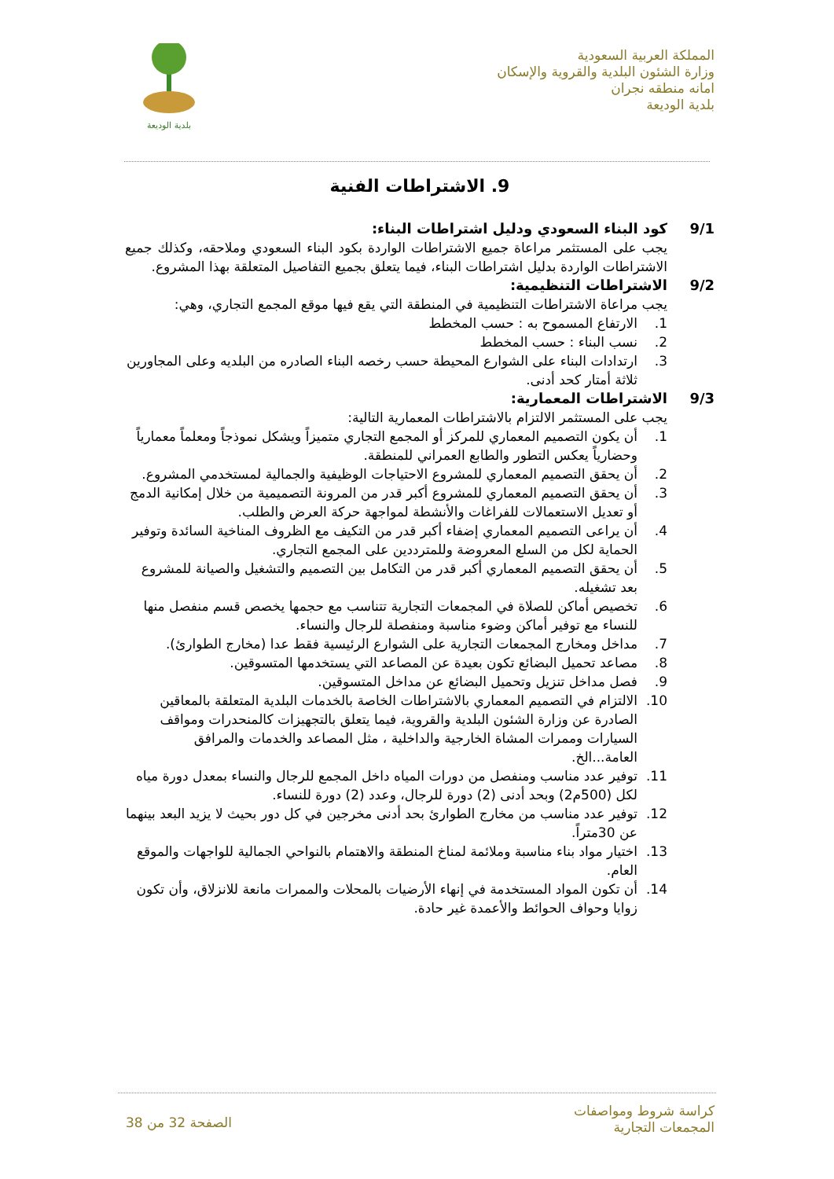المملكة العربية السعودية
وزارة الشئون البلدية والقروية والإسكان
امانه منطقه نجران
بلدية الوديعة
بلدية الوديعة
9. الاشتراطات الفنية
9/1 كود البناء السعودي ودليل اشتراطات البناء:
يجب على المستثمر مراعاة جميع الاشتراطات الواردة بكود البناء السعودي وملاحقه، وكذلك جميع الاشتراطات الواردة بدليل اشتراطات البناء، فيما يتعلق بجميع التفاصيل المتعلقة بهذا المشروع.
9/2 الاشتراطات التنظيمية:
يجب مراعاة الاشتراطات التنظيمية في المنطقة التي يقع فيها موقع المجمع التجاري، وهي:
1. الارتفاع المسموح به : حسب المخطط
2. نسب البناء : حسب المخطط
3. ارتدادات البناء على الشوارع المحيطة حسب رخصه البناء الصادره من البلديه وعلى المجاورين ثلاثة أمتار كحد أدنى.
9/3 الاشتراطات المعمارية:
يجب على المستثمر الالتزام بالاشتراطات المعمارية التالية:
1. أن يكون التصميم المعماري للمركز أو المجمع التجاري متميزاً ويشكل نموذجاً ومعلماً معمارياً وحضارياً يعكس التطور والطابع العمراني للمنطقة.
2. أن يحقق التصميم المعماري للمشروع الاحتياجات الوظيفية والجمالية لمستخدمي المشروع.
3. أن يحقق التصميم المعماري للمشروع أكبر قدر من المرونة التصميمية من خلال إمكانية الدمج أو تعديل الاستعمالات للفراغات والأنشطة لمواجهة حركة العرض والطلب.
4. أن يراعى التصميم المعماري إضفاء أكبر قدر من التكيف مع الظروف المناخية السائدة وتوفير الحماية لكل من السلع المعروضة وللمترددين على المجمع التجاري.
5. أن يحقق التصميم المعماري أكبر قدر من التكامل بين التصميم والتشغيل والصيانة للمشروع بعد تشغيله.
6. تخصيص أماكن للصلاة في المجمعات التجارية تتناسب مع حجمها يخصص قسم منفصل منها للنساء مع توفير أماكن وضوء مناسبة ومنفصلة للرجال والنساء.
7. مداخل ومخارج المجمعات التجارية على الشوارع الرئيسية فقط عدا (مخارج الطوارئ).
8. مصاعد تحميل البضائع تكون بعيدة عن المصاعد التي يستخدمها المتسوقين.
9. فصل مداخل تنزيل وتحميل البضائع عن مداخل المتسوقين.
10. الالتزام في التصميم المعماري بالاشتراطات الخاصة بالخدمات البلدية المتعلقة بالمعاقين الصادرة عن وزارة الشئون البلدية والقروية، فيما يتعلق بالتجهيزات كالمنحدرات ومواقف السيارات وممرات المشاة الخارجية والداخلية ، مثل المصاعد والخدمات والمرافق العامة...الخ.
11. توفير عدد مناسب ومنفصل من دورات المياه داخل المجمع للرجال والنساء بمعدل دورة مياه لكل (500م2) وبحد أدنى (2) دورة للرجال، وعدد (2) دورة للنساء.
12. توفير عدد مناسب من مخارج الطوارئ بحد أدنى مخرجين في كل دور بحيث لا يزيد البعد بينهما عن 30متراً.
13. اختيار مواد بناء مناسبة وملائمة لمناخ المنطقة والاهتمام بالنواحي الجمالية للواجهات والموقع العام.
14. أن تكون المواد المستخدمة في إنهاء الأرضيات بالمحلات والممرات مانعة للانزلاق، وأن تكون زوايا وحواف الحوائط والأعمدة غير حادة.
كراسة شروط ومواصفات
المجمعات التجارية
الصفحة 32 من 38